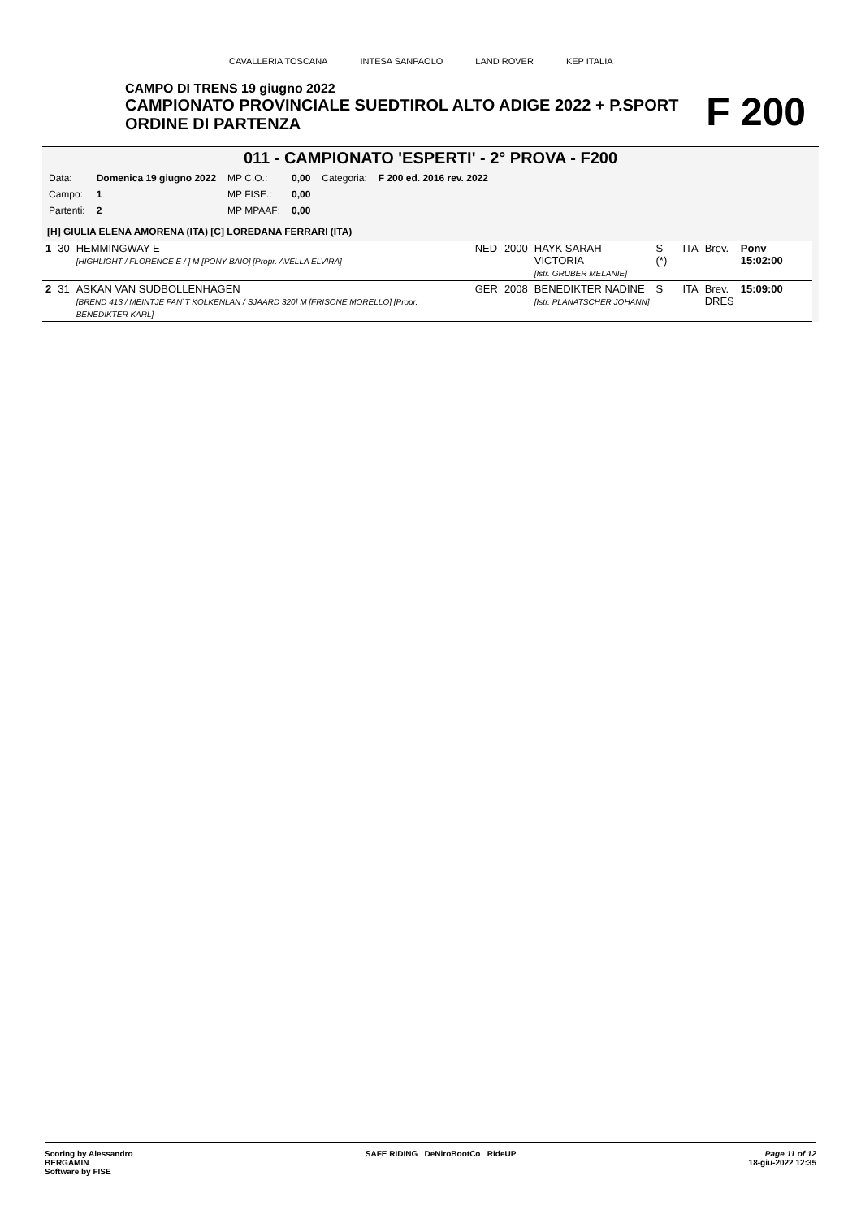CAVALLERIA TOSCANA INTESA SANPAOLO LAND ROVER KEP ITALIA
CAMPO DI TRENS 19 giugno 2022
CAMPIONATO PROVINCIALE SUEDTIROL ALTO ADIGE 2022 + P.SPORT
ORDINE DI PARTENZA
F 200
011 - CAMPIONATO 'ESPERTI' - 2° PROVA - F200
| Data: | Domenica 19 giugno 2022 | MP C.O.: | 0,00 | Categoria: | F 200 ed. 2016 rev. 2022 |
| Campo: | 1 | MP FISE.: | 0,00 | | |
| Partenti: | 2 | MP MPAAF: | 0,00 | | |
[H] GIULIA ELENA AMORENA (ITA) [C] LOREDANA FERRARI (ITA)
| 1 | 30 | HEMMINGWAY E [HIGHLIGHT / FLORENCE E / ] M [PONY BAIO] [Propr. AVELLA ELVIRA] | NED | 2000 | HAYK SARAH VICTORIA [Istr. GRUBER MELANIE] | S (*) | ITA | Brev. | Ponv 15:02:00 |
| 2 | 31 | ASKAN VAN SUDBOLLENHAGEN [BREND 413 / MEINTJE FAN`T KOLKENLAN / SJAARD 320] M [FRISONE MORELLO] [Propr. BENEDIKTER KARL] | GER | 2008 | BENEDIKTER NADINE [Istr. PLANATSCHER JOHANN] | S | ITA | Brev. DRES | 15:09:00 |
Scoring by Alessandro
BERGAMIN
Software by FISE
SAFE RIDING DeNiroBootCo RideUP
Page 11 of 12
18-giu-2022 12:35